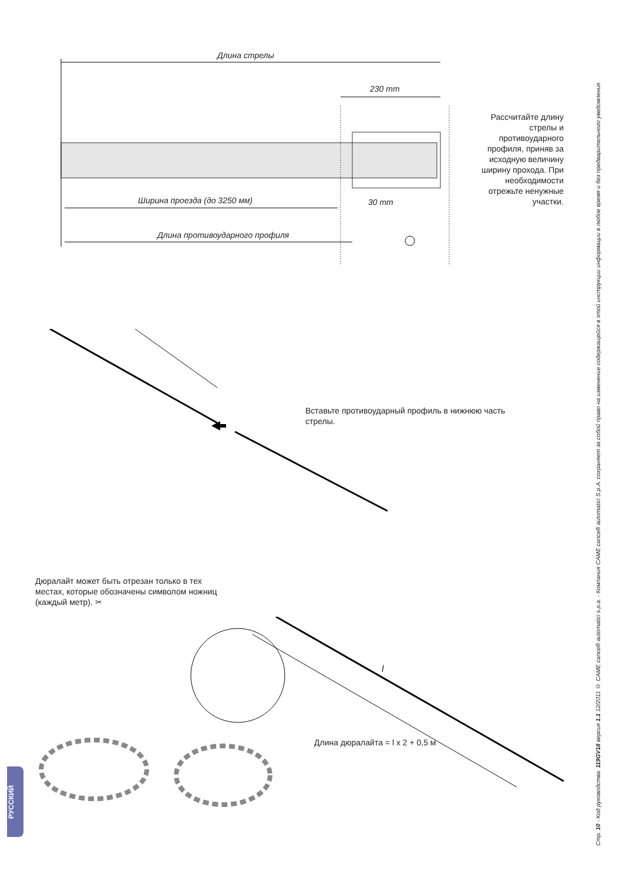Длина стрелы
230 mm
Ширина проезда (до 3250 мм) 30 mm
Длина противоударного профиля
Рассчитайте длину стрелы и противоударного профиля, приняв за исходную величину ширину прохода. При необходимости отрежьте ненужные участки.
Вставьте противоударный профиль в нижнюю часть стрелы.
Дюралайт может быть отрезан только в тех местах, которые обозначены символом ножниц (каждый метр). ✂
Длина дюралайта = l x 2 + 0,5 м
l
Стр. 10 - Код руководства: 119GV18 версия 1.1 12/2011 © CAME cancelli automatici s.p.a. - Компания CAME cancelli automatici S.p.A. сохраняет за собой право на изменение содержащейся в этой инструкции информации в любое время и без предварительного уведомления.
РУССКИЙ